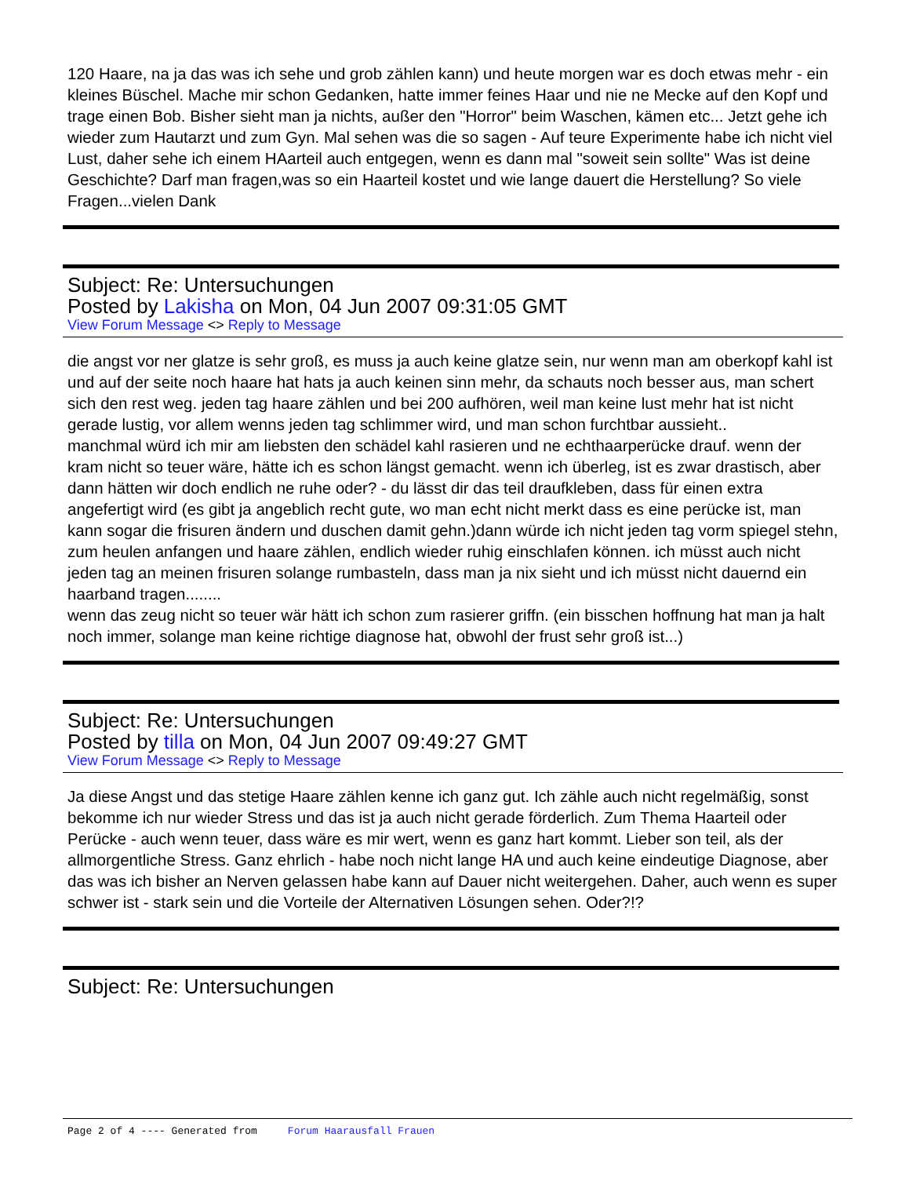120 Haare, na ja das was ich sehe und grob zählen kann) und heute morgen war es doch etwas mehr - ein kleines Büschel. Mache mir schon Gedanken, hatte immer feines Haar und nie ne Mecke auf den Kopf und trage einen Bob. Bisher sieht man ja nichts, außer den "Horror" beim Waschen, kämen etc... Jetzt gehe ich wieder zum Hautarzt und zum Gyn. Mal sehen was die so sagen - Auf teure Experimente habe ich nicht viel Lust, daher sehe ich einem HAarteil auch entgegen, wenn es dann mal "soweit sein sollte" Was ist deine Geschichte? Darf man fragen,was so ein Haarteil kostet und wie lange dauert die Herstellung? So viele Fragen...vielen Dank
Subject: Re: Untersuchungen
Posted by Lakisha on Mon, 04 Jun 2007 09:31:05 GMT
View Forum Message <> Reply to Message
die angst vor ner glatze is sehr groß, es muss ja auch keine glatze sein, nur wenn man am oberkopf kahl ist und auf der seite noch haare hat hats ja auch keinen sinn mehr, da schauts noch besser aus, man schert sich den rest weg. jeden tag haare zählen und bei 200 aufhören, weil man keine lust mehr hat ist nicht gerade lustig, vor allem wenns jeden tag schlimmer wird, und man schon furchtbar aussieht..
manchmal würd ich mir am liebsten den schädel kahl rasieren und ne echthaarperücke drauf. wenn der kram nicht so teuer wäre, hätte ich es schon längst gemacht. wenn ich überleg, ist es zwar drastisch, aber dann hätten wir doch endlich ne ruhe oder? - du lässt dir das teil draufkleben, dass für einen extra angefertigt wird (es gibt ja angeblich recht gute, wo man echt nicht merkt dass es eine perücke ist, man kann sogar die frisuren ändern und duschen damit gehn.)dann würde ich nicht jeden tag vorm spiegel stehn, zum heulen anfangen und haare zählen, endlich wieder ruhig einschlafen können. ich müsst auch nicht jeden tag an meinen frisuren solange rumbasteln, dass man ja nix sieht und ich müsst nicht dauernd ein haarband tragen........
wenn das zeug nicht so teuer wär hätt ich schon zum rasierer griffn. (ein bisschen hoffnung hat man ja halt noch immer, solange man keine richtige diagnose hat, obwohl der frust sehr groß ist...)
Subject: Re: Untersuchungen
Posted by tilla on Mon, 04 Jun 2007 09:49:27 GMT
View Forum Message <> Reply to Message
Ja diese Angst und das stetige Haare zählen kenne ich ganz gut. Ich zähle auch nicht regelmäßig, sonst bekomme ich nur wieder Stress und das ist ja auch nicht gerade förderlich. Zum Thema Haarteil oder Perücke - auch wenn teuer, dass wäre es mir wert, wenn es ganz hart kommt. Lieber son teil, als der allmorgentliche Stress. Ganz ehrlich - habe noch nicht lange HA und auch keine eindeutige Diagnose, aber das was ich bisher an Nerven gelassen habe kann auf Dauer nicht weitergehen. Daher, auch wenn es super schwer ist - stark sein und die Vorteile der Alternativen Lösungen sehen. Oder?!?
Subject: Re: Untersuchungen
Page 2 of 4 ---- Generated from Forum Haarausfall Frauen